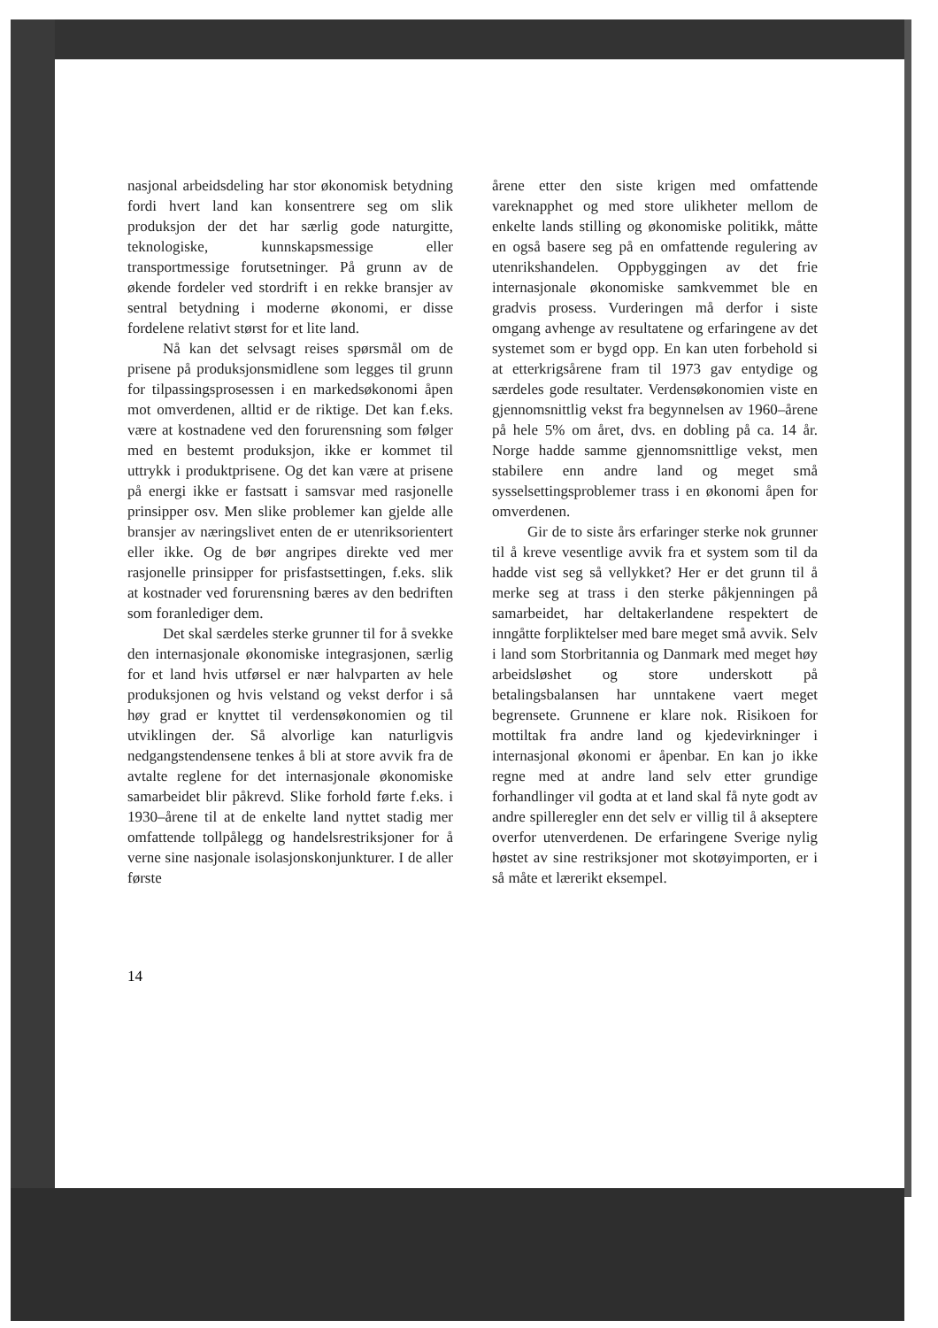nasjonal arbeidsdeling har stor økonomisk betydning fordi hvert land kan konsentrere seg om slik produksjon der det har særlig gode naturgitte, teknologiske, kunnskapsmessige eller transportmessige forutsetninger. På grunn av de økende fordeler ved stordrift i en rekke bransjer av sentral betydning i moderne økonomi, er disse fordelene relativt størst for et lite land.
Nå kan det selvsagt reises spørsmål om de prisene på produksjonsmidlene som legges til grunn for tilpassingsprosessen i en markedsøkonomi åpen mot omverdenen, alltid er de riktige. Det kan f.eks. være at kostnadene ved den forurensning som følger med en bestemt produksjon, ikke er kommet til uttrykk i produktprisene. Og det kan være at prisene på energi ikke er fastsatt i samsvar med rasjonelle prinsipper osv. Men slike problemer kan gjelde alle bransjer av næringslivet enten de er utenriksorientert eller ikke. Og de bør angripes direkte ved mer rasjonelle prinsipper for prisfastsettingen, f.eks. slik at kostnader ved forurensning bæres av den bedriften som foranlediger dem.
Det skal særdeles sterke grunner til for å svekke den internasjonale økonomiske integrasjonen, særlig for et land hvis utførsel er nær halvparten av hele produksjonen og hvis velstand og vekst derfor i så høy grad er knyttet til verdensøkonomien og til utviklingen der. Så alvorlige kan naturligvis nedgangstendensene tenkes å bli at store avvik fra de avtalte reglene for det internasjonale økonomiske samarbeidet blir påkrevd. Slike forhold førte f.eks. i 1930–årene til at de enkelte land nyttet stadig mer omfattende tollpålegg og handelsrestriksjoner for å verne sine nasjonale isolasjonskonjunkturer. I de aller første
årene etter den siste krigen med omfattende vareknapphet og med store ulikheter mellom de enkelte lands stilling og økonomiske politikk, måtte en også basere seg på en omfattende regulering av utenrikshandelen. Oppbyggingen av det frie internasjonale økonomiske samkvemmet ble en gradvis prosess. Vurderingen må derfor i siste omgang avhenge av resultatene og erfaringene av det systemet som er bygd opp. En kan uten forbehold si at etterkrigsårene fram til 1973 gav entydige og særdeles gode resultater. Verdensøkonomien viste en gjennomsnittlig vekst fra begynnelsen av 1960–årene på hele 5% om året, dvs. en dobling på ca. 14 år. Norge hadde samme gjennomsnittlige vekst, men stabilere enn andre land og meget små sysselsettingsproblemer trass i en økonomi åpen for omverdenen.
Gir de to siste års erfaringer sterke nok grunner til å kreve vesentlige avvik fra et system som til da hadde vist seg så vellykket? Her er det grunn til å merke seg at trass i den sterke påkjenningen på samarbeidet, har deltakerlandene respektert de inngåtte forpliktelser med bare meget små avvik. Selv i land som Storbritannia og Danmark med meget høy arbeidsløshet og store underskott på betalingsbalansen har unntakene vaert meget begrensete. Grunnene er klare nok. Risikoen for mottiltak fra andre land og kjedevirkninger i internasjonal økonomi er åpenbar. En kan jo ikke regne med at andre land selv etter grundige forhandlinger vil godta at et land skal få nyte godt av andre spilleregler enn det selv er villig til å akseptere overfor utenverdenen. De erfaringene Sverige nylig høstet av sine restriksjoner mot skotøyimporten, er i så måte et lærerikt eksempel.
14